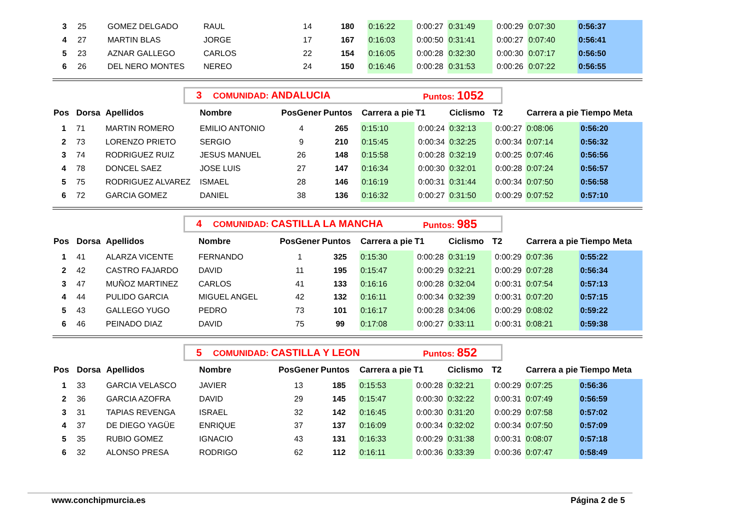| 3 | 25 | GOMEZ DELGADO | RAUL | 14 | 180 | 0:16:22 | 0:00:27 | 0:31:49 | 0:00:29 | 0:07:30 | 0:56:37 |
| 4 | 27 | MARTIN BLAS | JORGE | 17 | 167 | 0:16:03 | 0:00:50 | 0:31:41 | 0:00:27 | 0:07:40 | 0:56:41 |
| 5 | 23 | AZNAR GALLEGO | CARLOS | 22 | 154 | 0:16:05 | 0:00:28 | 0:32:30 | 0:00:30 | 0:07:17 | 0:56:50 |
| 6 | 26 | DEL NERO MONTES | NEREO | 24 | 150 | 0:16:46 | 0:00:28 | 0:31:53 | 0:00:26 | 0:07:22 | 0:56:55 |
3 COMUNIDAD: ANDALUCIA Puntos: 1052
| Pos | Dorsa | Apellidos | Nombre | PosGener | Puntos | Carrera a pie | T1 | Ciclismo | T2 | Carrera a pie | Tiempo Meta |
| --- | --- | --- | --- | --- | --- | --- | --- | --- | --- | --- | --- |
| 1 | 71 | MARTIN ROMERO | EMILIO ANTONIO | 4 | 265 | 0:15:10 | 0:00:24 | 0:32:13 | 0:00:27 | 0:08:06 | 0:56:20 |
| 2 | 73 | LORENZO PRIETO | SERGIO | 9 | 210 | 0:15:45 | 0:00:34 | 0:32:25 | 0:00:34 | 0:07:14 | 0:56:32 |
| 3 | 74 | RODRIGUEZ RUIZ | JESUS MANUEL | 26 | 148 | 0:15:58 | 0:00:28 | 0:32:19 | 0:00:25 | 0:07:46 | 0:56:56 |
| 4 | 78 | DONCEL SAEZ | JOSE LUIS | 27 | 147 | 0:16:34 | 0:00:30 | 0:32:01 | 0:00:28 | 0:07:24 | 0:56:57 |
| 5 | 75 | RODRIGUEZ ALVAREZ | ISMAEL | 28 | 146 | 0:16:19 | 0:00:31 | 0:31:44 | 0:00:34 | 0:07:50 | 0:56:58 |
| 6 | 72 | GARCIA GOMEZ | DANIEL | 38 | 136 | 0:16:32 | 0:00:27 | 0:31:50 | 0:00:29 | 0:07:52 | 0:57:10 |
4 COMUNIDAD: CASTILLA LA MANCHA Puntos: 985
| Pos | Dorsa | Apellidos | Nombre | PosGener | Puntos | Carrera a pie | T1 | Ciclismo | T2 | Carrera a pie | Tiempo Meta |
| --- | --- | --- | --- | --- | --- | --- | --- | --- | --- | --- | --- |
| 1 | 41 | ALARZA VICENTE | FERNANDO | 1 | 325 | 0:15:30 | 0:00:28 | 0:31:19 | 0:00:29 | 0:07:36 | 0:55:22 |
| 2 | 42 | CASTRO FAJARDO | DAVID | 11 | 195 | 0:15:47 | 0:00:29 | 0:32:21 | 0:00:29 | 0:07:28 | 0:56:34 |
| 3 | 47 | MUÑOZ MARTINEZ | CARLOS | 41 | 133 | 0:16:16 | 0:00:28 | 0:32:04 | 0:00:31 | 0:07:54 | 0:57:13 |
| 4 | 44 | PULIDO GARCIA | MIGUEL ANGEL | 42 | 132 | 0:16:11 | 0:00:34 | 0:32:39 | 0:00:31 | 0:07:20 | 0:57:15 |
| 5 | 43 | GALLEGO YUGO | PEDRO | 73 | 101 | 0:16:17 | 0:00:28 | 0:34:06 | 0:00:29 | 0:08:02 | 0:59:22 |
| 6 | 46 | PEINADO DIAZ | DAVID | 75 | 99 | 0:17:08 | 0:00:27 | 0:33:11 | 0:00:31 | 0:08:21 | 0:59:38 |
5 COMUNIDAD: CASTILLA Y LEON Puntos: 852
| Pos | Dorsa | Apellidos | Nombre | PosGener | Puntos | Carrera a pie | T1 | Ciclismo | T2 | Carrera a pie | Tiempo Meta |
| --- | --- | --- | --- | --- | --- | --- | --- | --- | --- | --- | --- |
| 1 | 33 | GARCIA VELASCO | JAVIER | 13 | 185 | 0:15:53 | 0:00:28 | 0:32:21 | 0:00:29 | 0:07:25 | 0:56:36 |
| 2 | 36 | GARCIA AZOFRA | DAVID | 29 | 145 | 0:15:47 | 0:00:30 | 0:32:22 | 0:00:31 | 0:07:49 | 0:56:59 |
| 3 | 31 | TAPIAS REVENGA | ISRAEL | 32 | 142 | 0:16:45 | 0:00:30 | 0:31:20 | 0:00:29 | 0:07:58 | 0:57:02 |
| 4 | 37 | DE DIEGO YAGÜE | ENRIQUE | 37 | 137 | 0:16:09 | 0:00:34 | 0:32:02 | 0:00:34 | 0:07:50 | 0:57:09 |
| 5 | 35 | RUBIO GOMEZ | IGNACIO | 43 | 131 | 0:16:33 | 0:00:29 | 0:31:38 | 0:00:31 | 0:08:07 | 0:57:18 |
| 6 | 32 | ALONSO PRESA | RODRIGO | 62 | 112 | 0:16:11 | 0:00:36 | 0:33:39 | 0:00:36 | 0:07:47 | 0:58:49 |
www.conchipmurcia.es Página 2 de 5